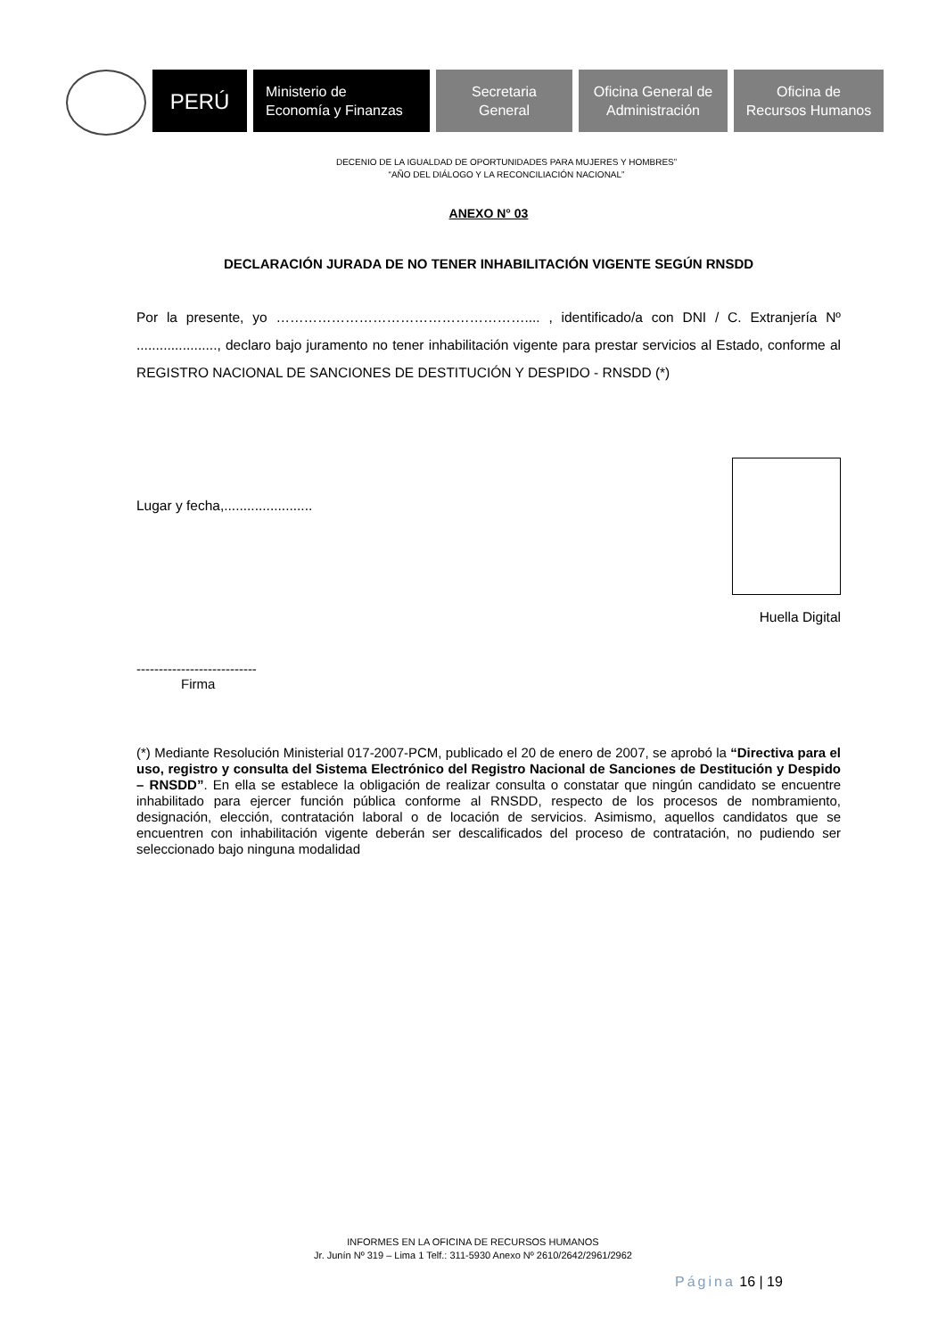PERÚ
Ministerio de
Economía y Finanzas
Secretaria
General
Oficina General de
Administración
Oficina de
Recursos Humanos
DECENIO DE LA IGUALDAD DE OPORTUNIDADES PARA MUJERES Y HOMBRES”
“AÑO DEL DIÁLOGO Y LA RECONCILIACIÓN NACIONAL”
ANEXO N° 03
DECLARACIÓN JURADA DE NO TENER INHABILITACIÓN VIGENTE SEGÚN RNSDD
Por la presente, yo ……………………………………………….... , identificado/a con DNI / C. Extranjería Nº ....................., declaro bajo juramento no tener inhabilitación vigente para prestar servicios al Estado, conforme al REGISTRO NACIONAL DE SANCIONES DE DESTITUCIÓN Y DESPIDO - RNSDD (*)
Lugar y fecha,.......................
Huella Digital
---------------------------
Firma
(*) Mediante Resolución Ministerial 017-2007-PCM, publicado el 20 de enero de 2007, se aprobó la “Directiva para el uso, registro y consulta del Sistema Electrónico del Registro Nacional de Sanciones de Destitución y Despido – RNSDD”. En ella se establece la obligación de realizar consulta o constatar que ningún candidato se encuentre inhabilitado para ejercer función pública conforme al RNSDD, respecto de los procesos de nombramiento, designación, elección, contratación laboral o de locación de servicios. Asimismo, aquellos candidatos que se encuentren con inhabilitación vigente deberán ser descalificados del proceso de contratación, no pudiendo ser seleccionado bajo ninguna modalidad
INFORMES EN LA OFICINA DE RECURSOS HUMANOS
Jr. Junín Nº 319 – Lima 1 Telf.: 311-5930 Anexo Nº 2610/2642/2961/2962
Página 16 | 19